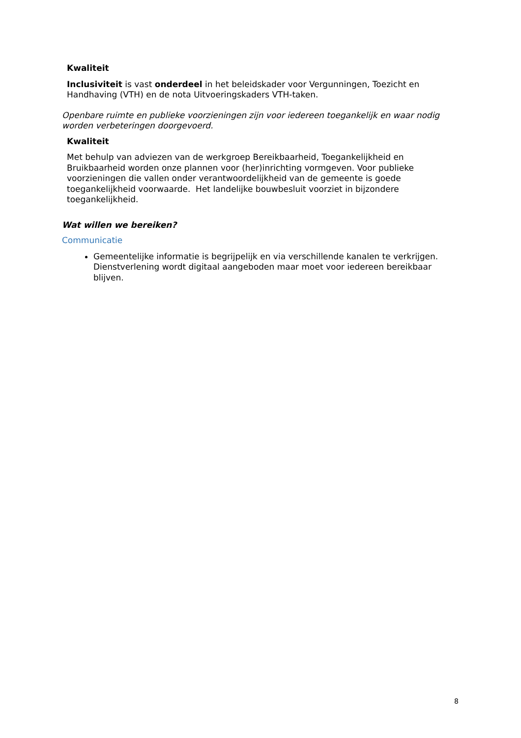Kwaliteit
Inclusiviteit is vast onderdeel in het beleidskader voor Vergunningen, Toezicht en Handhaving (VTH) en de nota Uitvoeringskaders VTH-taken.
Openbare ruimte en publieke voorzieningen zijn voor iedereen toegankelijk en waar nodig worden verbeteringen doorgevoerd.
Kwaliteit
Met behulp van adviezen van de werkgroep Bereikbaarheid, Toegankelijkheid en Bruikbaarheid worden onze plannen voor (her)inrichting vormgeven. Voor publieke voorzieningen die vallen onder verantwoordelijkheid van de gemeente is goede toegankelijkheid voorwaarde. Het landelijke bouwbesluit voorziet in bijzondere toegankelijkheid.
Wat willen we bereiken?
Communicatie
Gemeentelijke informatie is begrijpelijk en via verschillende kanalen te verkrijgen. Dienstverlening wordt digitaal aangeboden maar moet voor iedereen bereikbaar blijven.
8